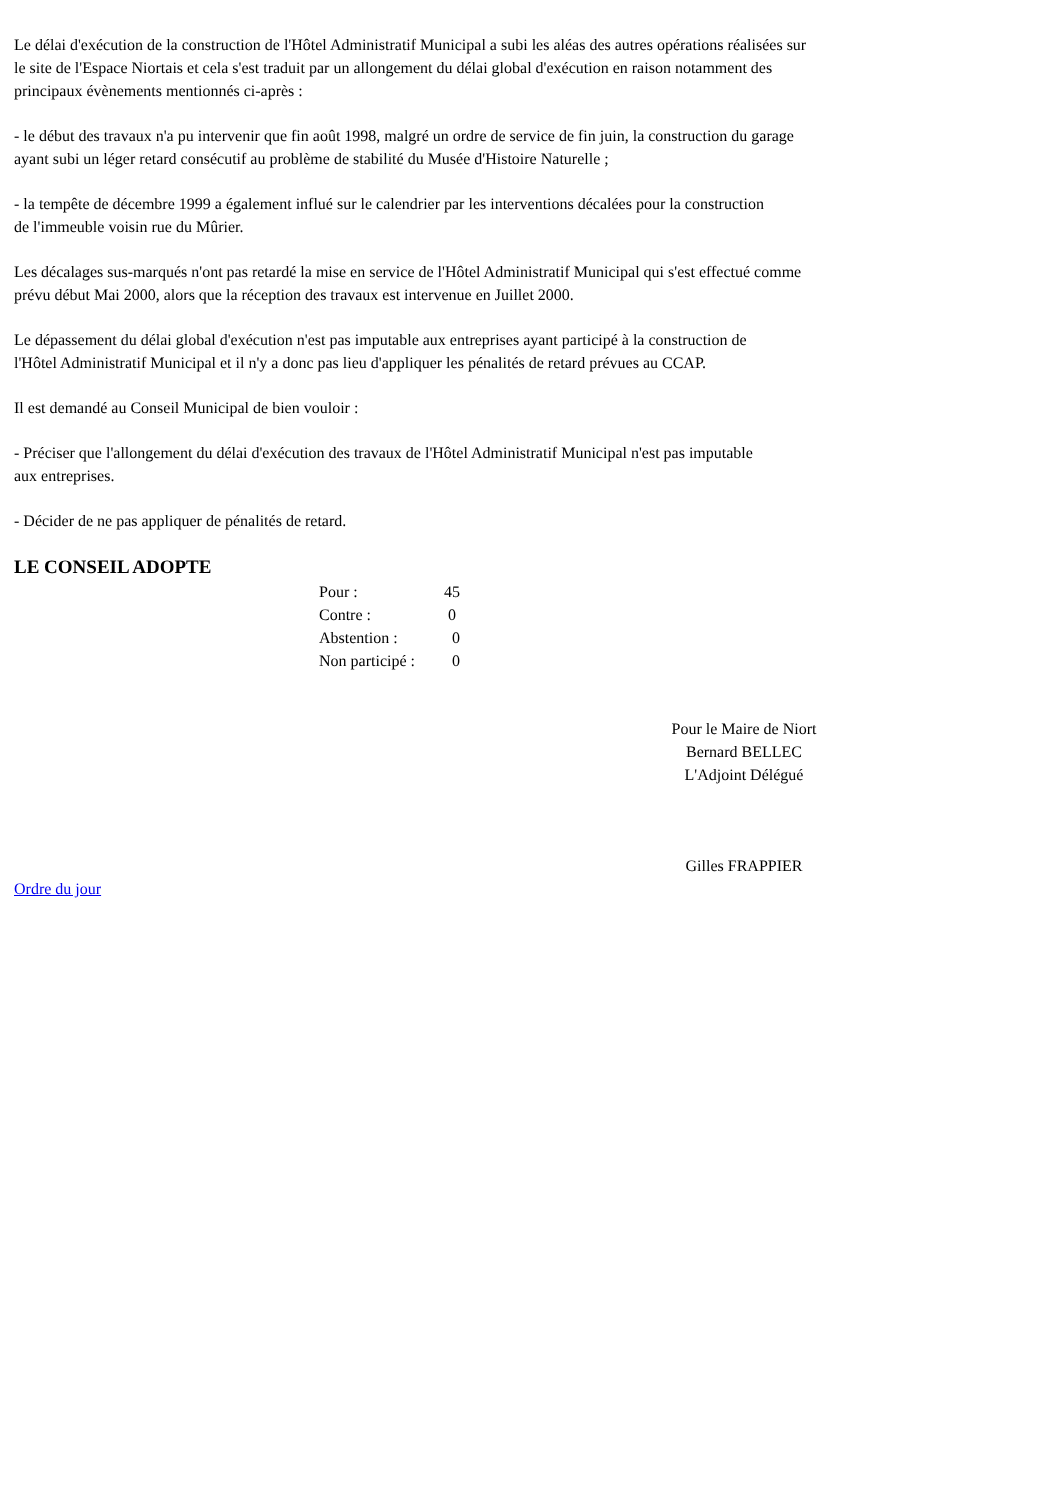Le délai d'exécution de la construction de l'Hôtel Administratif Municipal a subi les aléas des autres opérations réalisées sur
le site de l'Espace Niortais et cela s'est traduit par un allongement du délai global d'exécution en raison notamment des
principaux évènements mentionnés ci-après :
- le début des travaux n'a pu intervenir que fin août 1998, malgré un ordre de service de fin juin, la construction du garage
ayant subi un léger retard consécutif au problème de stabilité du Musée d'Histoire Naturelle ;
- la tempête de décembre 1999 a également influé sur le calendrier par les interventions décalées pour la construction
de l'immeuble voisin rue du Mûrier.
Les décalages sus-marqués n'ont pas retardé la mise en service de l'Hôtel Administratif Municipal qui s'est effectué comme
prévu début Mai 2000, alors que la réception des travaux est intervenue en Juillet 2000.
Le dépassement du délai global d'exécution n'est pas imputable aux entreprises ayant participé à la construction de
l'Hôtel Administratif Municipal et il n'y a donc pas lieu d'appliquer les pénalités de retard prévues au CCAP.
Il est demandé au Conseil Municipal de bien vouloir :
- Préciser que l'allongement du délai d'exécution des travaux de l'Hôtel Administratif Municipal n'est pas imputable
aux entreprises.
- Décider de ne pas appliquer de pénalités de retard.
LE CONSEIL ADOPTE
Pour : 45
Contre : 0
Abstention : 0
Non participé : 0
Pour le Maire de Niort
Bernard BELLEC
L'Adjoint Délégué
Gilles FRAPPIER
Ordre du jour